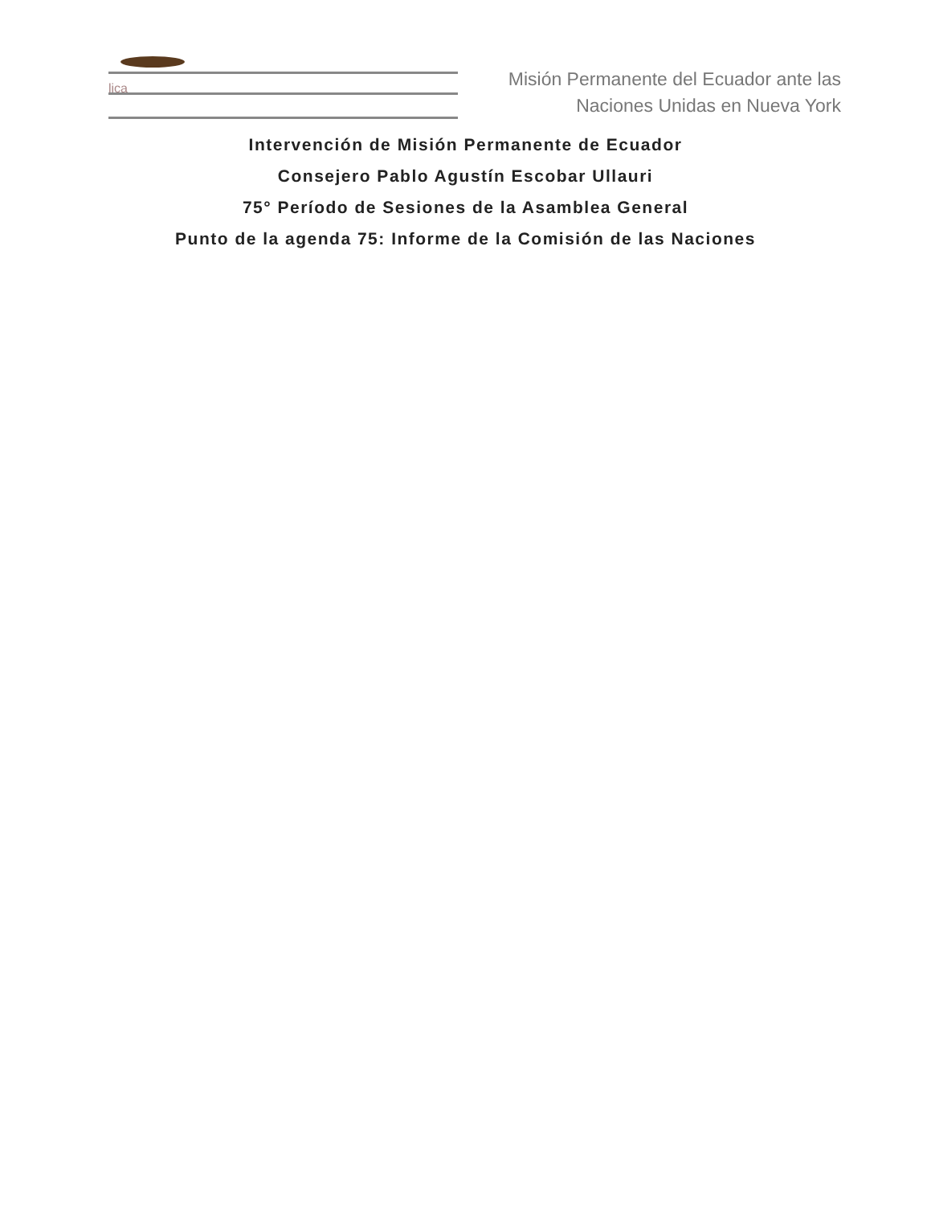lica
Misión Permanente del Ecuador ante las
Naciones Unidas en Nueva York
Intervención de Misión Permanente de Ecuador
Consejero Pablo Agustín Escobar Ullauri
75° Período de Sesiones de la Asamblea General
Punto de la agenda 75: Informe de la Comisión de las Naciones